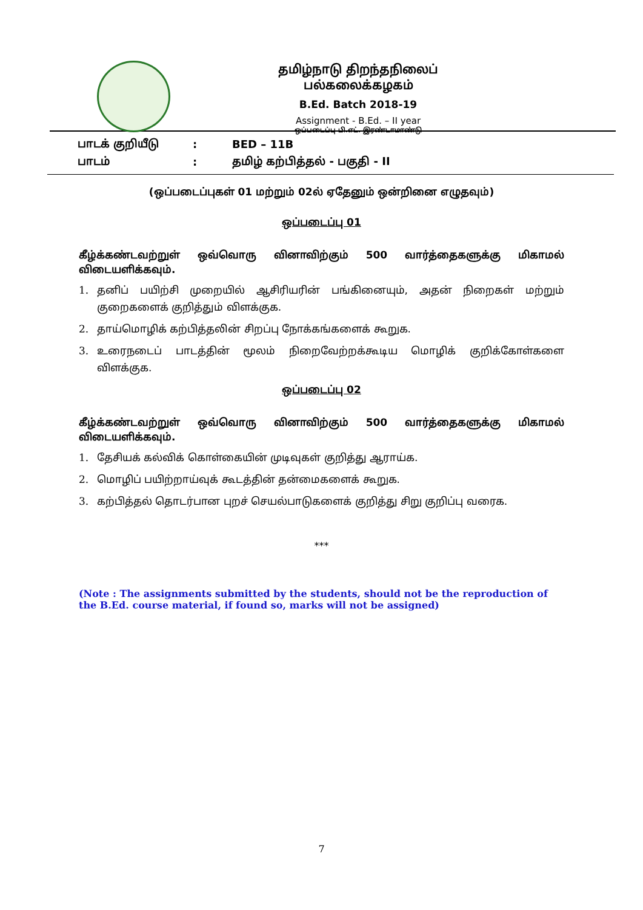தமிழ்நாடு திறந்தநிலைப் பல்கலைக்கழகம்
B.Ed. Batch 2018-19
Assignment - B.Ed. – II year
ஒப்படைப்பு பி.எட். இரண்டாமாண்டு
பாடக் குறியீடு: BED – 11B
பாடம்: தமிழ் கற்பித்தல் - பகுதி - II
(ஒப்படைப்புகள் 01 மற்றும் 02ல் ஏதேனும் ஒன்றினை எழுதவும்)
ஒப்படைப்பு 01
கீழ்க்கண்டவற்றுள் ஒவ்வொரு வினாவிற்கும் 500 வார்த்தைகளுக்கு மிகாமல்
விடையளிக்கவும்.
1. தனிப் பயிற்சி முறையில் ஆசிரியரின் பங்கினையும், அதன் நிறைகள் மற்றும் குறைகளைக் குறித்தும் விளக்குக.
2. தாய்மொழிக் கற்பித்தலின் சிறப்பு நோக்கங்களைக் கூறுக.
3. உரைநடைப் பாடத்தின் மூலம் நிறைவேற்றக்கூடிய மொழிக் குறிக்கோள்களை விளக்குக.
ஒப்படைப்பு 02
கீழ்க்கண்டவற்றுள் ஒவ்வொரு வினாவிற்கும் 500 வார்த்தைகளுக்கு மிகாமல்
விடையளிக்கவும்.
1. தேசியக் கல்விக் கொள்கையின் முடிவுகள் குறித்து ஆராய்க.
2. மொழிப் பயிற்றாய்வுக் கூடத்தின் தன்மைகளைக் கூறுக.
3. கற்பித்தல் தொடர்பான புறச் செயல்பாடுகளைக் குறித்து சிறு குறிப்பு வரைக.
***
(Note : The assignments submitted by the students, should not be the reproduction of the B.Ed. course material, if found so, marks will not be assigned)
7